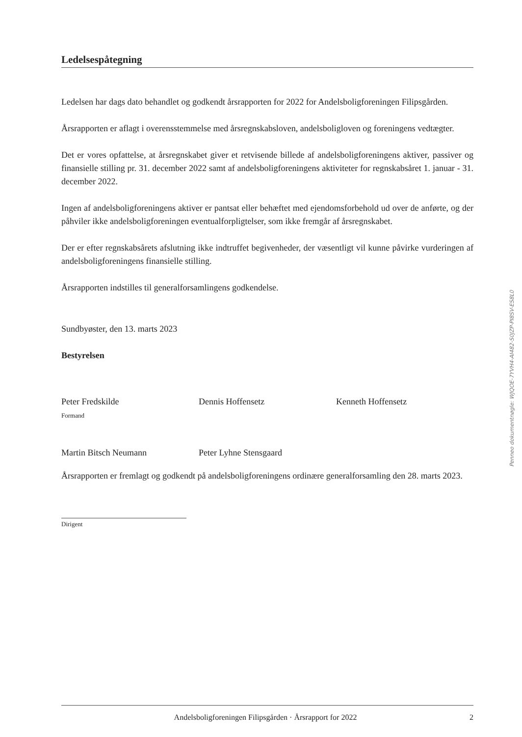Ledelsespåtegning
Ledelsen har dags dato behandlet og godkendt årsrapporten for 2022 for Andelsboligforeningen Filipsgården.
Årsrapporten er aflagt i overensstemmelse med årsregnskabsloven, andelsboligloven og foreningens vedtægter.
Det er vores opfattelse, at årsregnskabet giver et retvisende billede af andelsboligforeningens aktiver, passiver og finansielle stilling pr. 31. december 2022 samt af andelsboligforeningens aktiviteter for regnskabsåret 1. januar - 31. december 2022.
Ingen af andelsboligforeningens aktiver er pantsat eller behæftet med ejendomsforbehold ud over de anførte, og der påhviler ikke andelsboligforeningen eventualforpligtelser, som ikke fremgår af årsregnskabet.
Der er efter regnskabsårets afslutning ikke indtruffet begivenheder, der væsentligt vil kunne påvirke vurderingen af andelsboligforeningens finansielle stilling.
Årsrapporten indstilles til generalforsamlingens godkendelse.
Sundbyøster, den 13. marts 2023
Bestyrelsen
Peter Fredskilde
Formand
Dennis Hoffensetz Kenneth Hoffensetz
Martin Bitsch Neumann Peter Lyhne Stensgaard
Årsrapporten er fremlagt og godkendt på andelsboligforeningens ordinære generalforsamling den 28. marts 2023.
Dirigent
Penneo dokumentnøgle: WJQOE-7YVH4-AI482-S0JZP-PI8SV-ES8L0
Andelsboligforeningen Filipsgården · Årsrapport for 2022 2